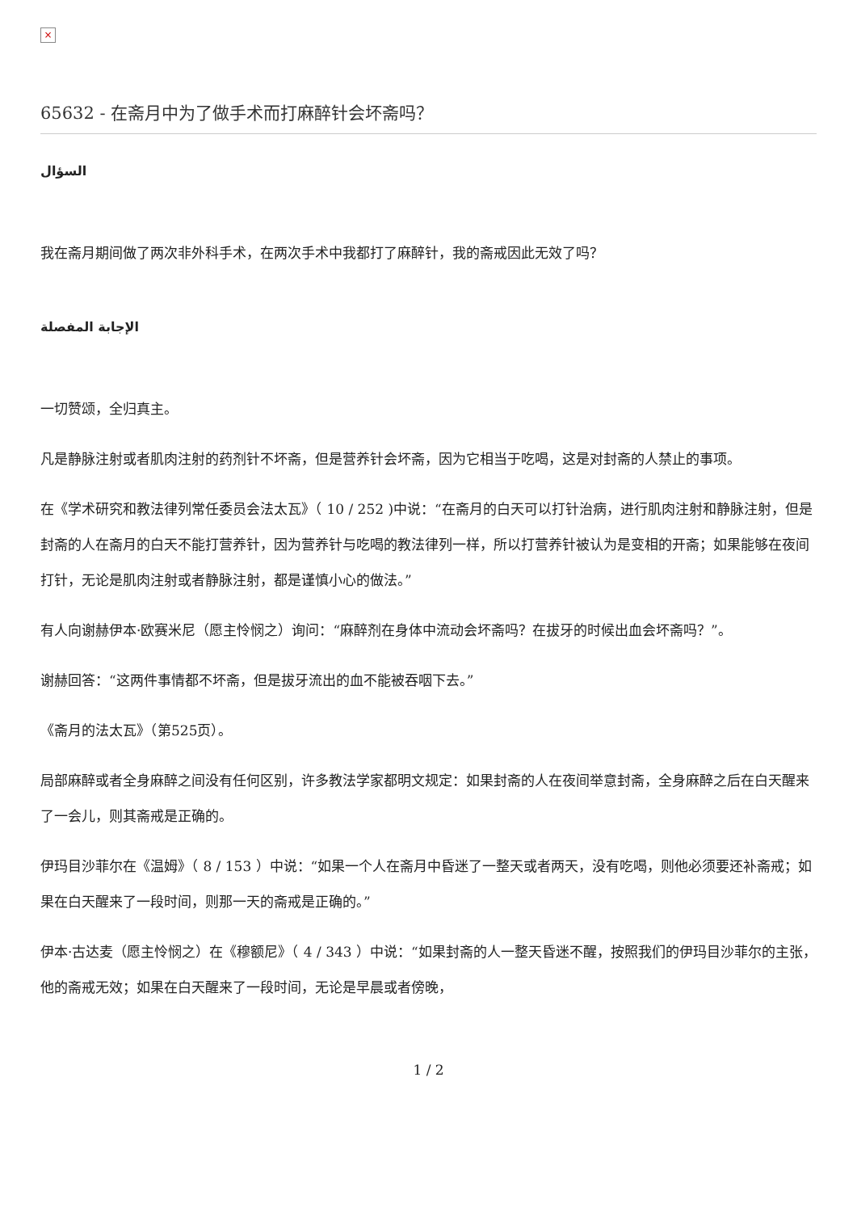×
65632 - 在斋月中为了做手术而打麻醉针会坏斋吗？
السؤال
我在斋月期间做了两次非外科手术，在两次手术中我都打了麻醉针，我的斋戒因此无效了吗？
الإجابة المفصلة
一切赞颂，全归真主。
凡是静脉注射或者肌肉注射的药剂针不坏斋，但是营养针会坏斋，因为它相当于吃喝，这是对封斋的人禁止的事项。
在《学术研究和教法律列常任委员会法太瓦》（ 10 / 252 )中说：“在斋月的白天可以打针治病，进行肌肉注射和静脉注射，但是封斋的人在斋月的白天不能打营养针，因为营养针与吃喝的教法律列一样，所以打营养针被认为是变相的开斋；如果能够在夜间打针，无论是肌肉注射或者静脉注射，都是谨慎小心的做法。”
有人向谢赫伊本·欧赛米尼（愿主怜悯之）询问：“麻醉剂在身体中流动会坏斋吗？在拔牙的时候出血会坏斋吗？”。
谢赫回答：“这两件事情都不坏斋，但是拔牙流出的血不能被吞咽下去。”
《斋月的法太瓦》（第525页）。
局部麻醉或者全身麻醉之间没有任何区别，许多教法学家都明文规定：如果封斋的人在夜间举意封斋，全身麻醉之后在白天醒来了一会儿，则其斋戒是正确的。
伊玛目沙菲尔在《温姆》（ 8 / 153 ）中说：“如果一个人在斋月中昏迷了一整天或者两天，没有吃喝，则他必须要还补斋戒；如果在白天醒来了一段时间，则那一天的斋戒是正确的。”
伊本·古达麦（愿主怜悯之）在《穆额尼》（ 4 / 343 ）中说：“如果封斋的人一整天昏迷不醒，按照我们的伊玛目沙菲尔的主张，他的斋戒无效；如果在白天醒来了一段时间，无论是早晨或者傍晚，
1 / 2